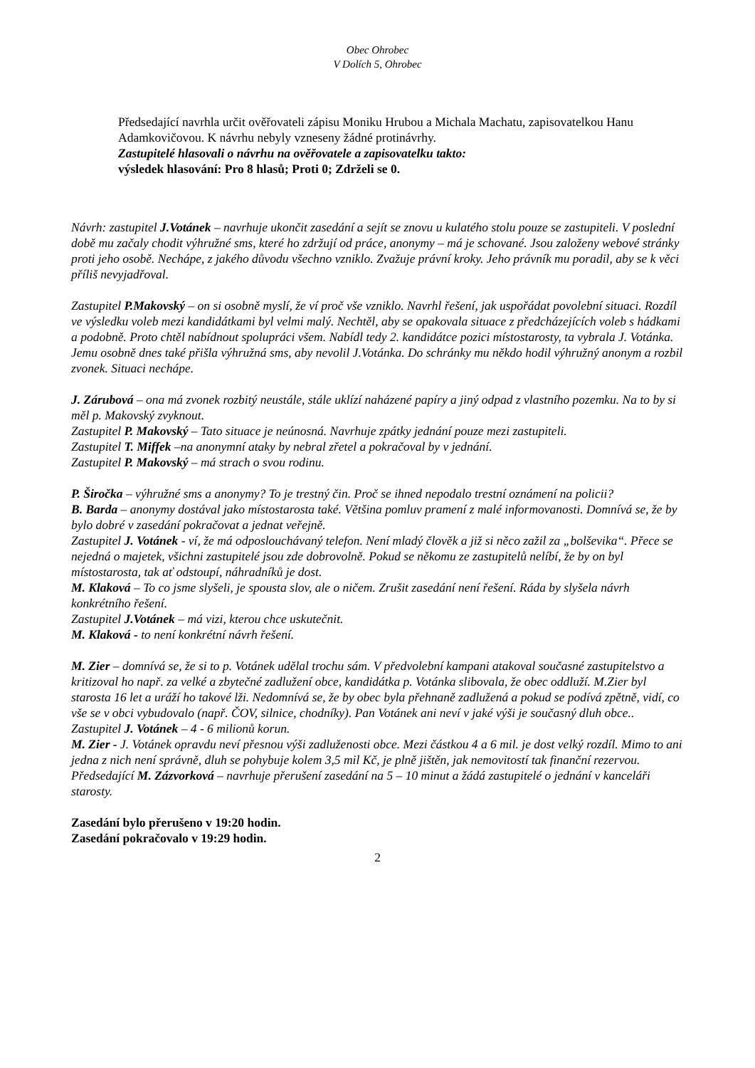Obec Ohrobec
V Dolích 5, Ohrobec
Předsedající navrhla určit ověřovateli zápisu Moniku Hrubou a Michala Machatu, zapisovatelkou Hanu Adamkovičovou. K návrhu nebyly vzneseny žádné protinávrhy.
Zastupitelé hlasovali o návrhu na ověřovatele a zapisovatelku takto:
výsledek hlasování: Pro 8 hlasů; Proti 0; Zdrželi se 0.
Návrh: zastupitel J.Votánek – navrhuje ukončit zasedání a sejít se znovu u kulatého stolu pouze se zastupiteli. V poslední době mu začaly chodit výhružné sms, které ho zdržují od práce, anonymy – má je schované. Jsou založeny webové stránky proti jeho osobě. Nechápe, z jakého důvodu všechno vzniklo. Zvažuje právní kroky. Jeho právník mu poradil, aby se k věci příliš nevyjadřoval.
Zastupitel P.Makovský – on si osobně myslí, že ví proč vše vzniklo. Navrhl řešení, jak uspořádat povolební situaci. Rozdíl ve výsledku voleb mezi kandidátkami byl velmi malý. Nechtěl, aby se opakovala situace z předcházejících voleb s hádkami a podobně. Proto chtěl nabídnout spolupráci všem. Nabídl tedy 2. kandidátce pozici místostarosty, ta vybrala J. Votánka. Jemu osobně dnes také přišla výhružná sms, aby nevolil J.Votánka. Do schránky mu někdo hodil výhružný anonym a rozbil zvonek. Situaci nechápe.
J. Zárubová – ona má zvonek rozbitý neustále, stále uklízí naházené papíry a jiný odpad z vlastního pozemku. Na to by si měl p. Makovský zvyknout.
Zastupitel P. Makovský – Tato situace je neúnosná. Navrhuje zpátky jednání pouze mezi zastupiteli.
Zastupitel T. Miffek –na anonymní ataky by nebral zřetel a pokračoval by v jednání.
Zastupitel P. Makovský – má strach o svou rodinu.
P. Širočka – výhružné sms a anonymy? To je trestný čin. Proč se ihned nepodalo trestní oznámení na policii?
B. Barda – anonymy dostával jako místostarosta také. Většina pomluv pramení z malé informovanosti. Domnívá se, že by bylo dobré v zasedání pokračovat a jednat veřejně.
Zastupitel J. Votánek - ví, že má odposlouchávaný telefon. Není mladý člověk a již si něco zažil za „bolševika“. Přece se nejedná o majetek, všichni zastupitelé jsou zde dobrovolně. Pokud se někomu ze zastupitelů nelíbí, že by on byl místostarosta, tak ať odstoupí, náhradníků je dost.
M. Klaková – To co jsme slyšeli, je spousta slov, ale o ničem. Zrušit zasedání není řešení. Ráda by slyšela návrh konkrétního řešení.
Zastupitel J.Votánek – má vizi, kterou chce uskutečnit.
M. Klaková - to není konkrétní návrh řešení.
M. Zier – domnívá se, že si to p. Votánek udělal trochu sám. V předvolební kampani atakoval současné zastupitelstvo a kritizoval ho např. za velké a zbytečné zadlužení obce, kandidátka p. Votánka slibovala, že obec oddluží. M.Zier byl starosta 16 let a uráží ho takové lži. Nedomnívá se, že by obec byla přehnaně zadlužená a pokud se podívá zpětně, vidí, co vše se v obci vybudovalo (např. ČOV, silnice, chodníky). Pan Votánek ani neví v jaké výši je současný dluh obce..
Zastupitel J. Votánek – 4 - 6 milionů korun.
M. Zier - J. Votánek opravdu neví přesnou výši zadluženosti obce. Mezi částkou 4 a 6 mil. je dost velký rozdíl. Mimo to ani jedna z nich není správně, dluh se pohybuje kolem 3,5 mil Kč, je plně jištěn, jak nemovitostí tak finanční rezervou.
Předsedající M. Zázvorková – navrhuje přerušení zasedání na 5 – 10 minut a žádá zastupitelé o jednání v kanceláři starosty.
Zasedání bylo přerušeno v 19:20 hodin.
Zasedání pokračovalo v 19:29 hodin.
2